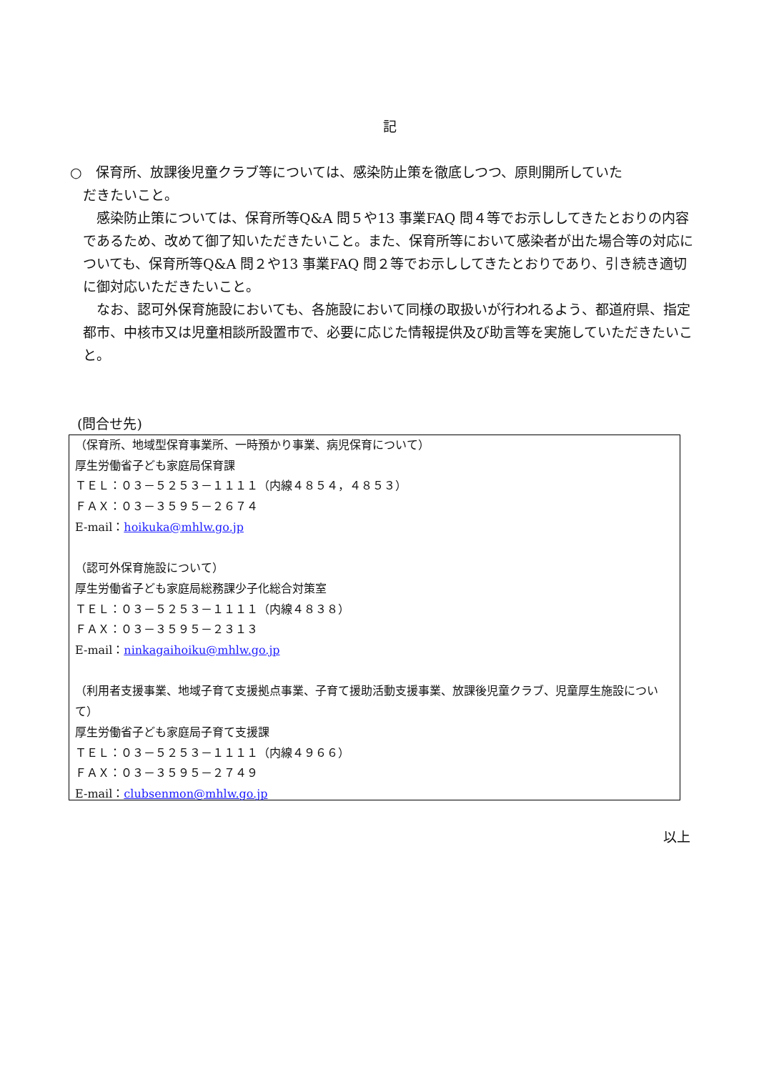記
○　保育所、放課後児童クラブ等については、感染防止策を徹底しつつ、原則開所していた
だきたいこと。
　感染防止策については、保育所等Q&A 問５や13 事業FAQ 問４等でお示ししてきたとおりの内容であるため、改めて御了知いただきたいこと。また、保育所等において感染者が出た場合等の対応についても、保育所等Q&A 問２や13 事業FAQ 問２等でお示ししてきたとおりであり、引き続き適切に御対応いただきたいこと。
　なお、認可外保育施設においても、各施設において同様の取扱いが行われるよう、都道府県、指定都市、中核市又は児童相談所設置市で、必要に応じた情報提供及び助言等を実施していただきたいこと。
(問合せ先)
（保育所、地域型保育事業所、一時預かり事業、病児保育について）
厚生労働省子ども家庭局保育課
ＴＥＬ：０３－５２５３－１１１１（内線４８５４，４８５３）
ＦＡＸ：０３－３５９５－２６７４
E-mail：hoikuka@mhlw.go.jp
（認可外保育施設について）
厚生労働省子ども家庭局総務課少子化総合対策室
ＴＥＬ：０３－５２５３－１１１１（内線４８３８）
ＦＡＸ：０３－３５９５－２３１３
E-mail：ninkagaihoiku@mhlw.go.jp
（利用者支援事業、地域子育て支援拠点事業、子育て援助活動支援事業、放課後児童クラブ、児童厚生施設について）
厚生労働省子ども家庭局子育て支援課
ＴＥＬ：０３－５２５３－１１１１（内線４９６６）
ＦＡＸ：０３－３５９５－２７４９
E-mail：clubsenmon@mhlw.go.jp
以上